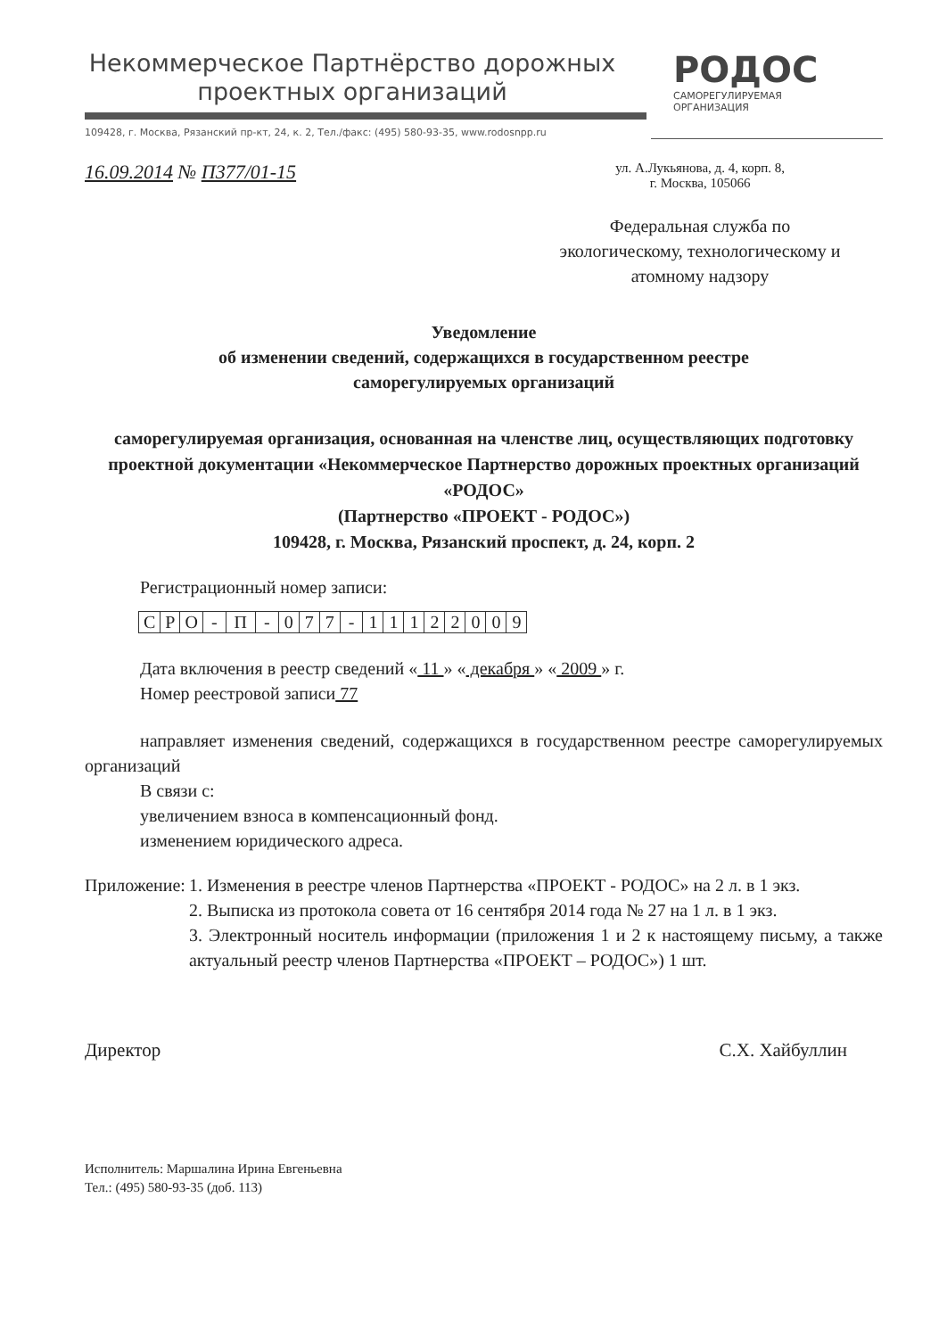Некоммерческое Партнёрство дорожных проектных организаций
РОДОС
САМОРЕГУЛИРУЕМАЯ
ОРГАНИЗАЦИЯ
109428, г. Москва, Рязанский пр-кт, 24, к. 2, Тел./факс: (495) 580-93-35, www.rodosnpp.ru
16.09.2014 № П377/01-15
ул. А.Лукьянова, д. 4, корп. 8,
г. Москва, 105066
Федеральная служба по экологическому, технологическому и атомному надзору
Уведомление
об изменении сведений, содержащихся в государственном реестре
саморегулируемых организаций
саморегулируемая организация, основанная на членстве лиц, осуществляющих подготовку проектной документации «Некоммерческое Партнерство дорожных проектных организаций «РОДОС»
(Партнерство «ПРОЕКТ - РОДОС»)
109428, г. Москва, Рязанский проспект, д. 24, корп. 2
Регистрационный номер записи:
| С | Р | О | - | П | - | 0 | 7 | 7 | - | 1 | 1 | 1 | 2 | 2 | 0 | 0 | 9 |
Дата включения в реестр сведений « 11 » « декабря » « 2009 » г.
Номер реестровой записи 77
направляет изменения сведений, содержащихся в государственном реестре саморегулируемых организаций
В связи с:
увеличением взноса в компенсационный фонд.
изменением юридического адреса.
| Приложение: | 1. Изменения в реестре членов Партнерства «ПРОЕКТ - РОДОС» на 2 л. в 1 экз. 2. Выписка из протокола совета от 16 сентября 2014 года № 27 на 1 л. в 1 экз. 3. Электронный носитель информации (приложения 1 и 2 к настоящему письму, а также актуальный реестр членов Партнерства «ПРОЕКТ – РОДОС») 1 шт. |
Директор С.Х. Хайбуллин
Исполнитель: Маршалина Ирина Евгеньевна
Тел.: (495) 580-93-35 (доб. 113)